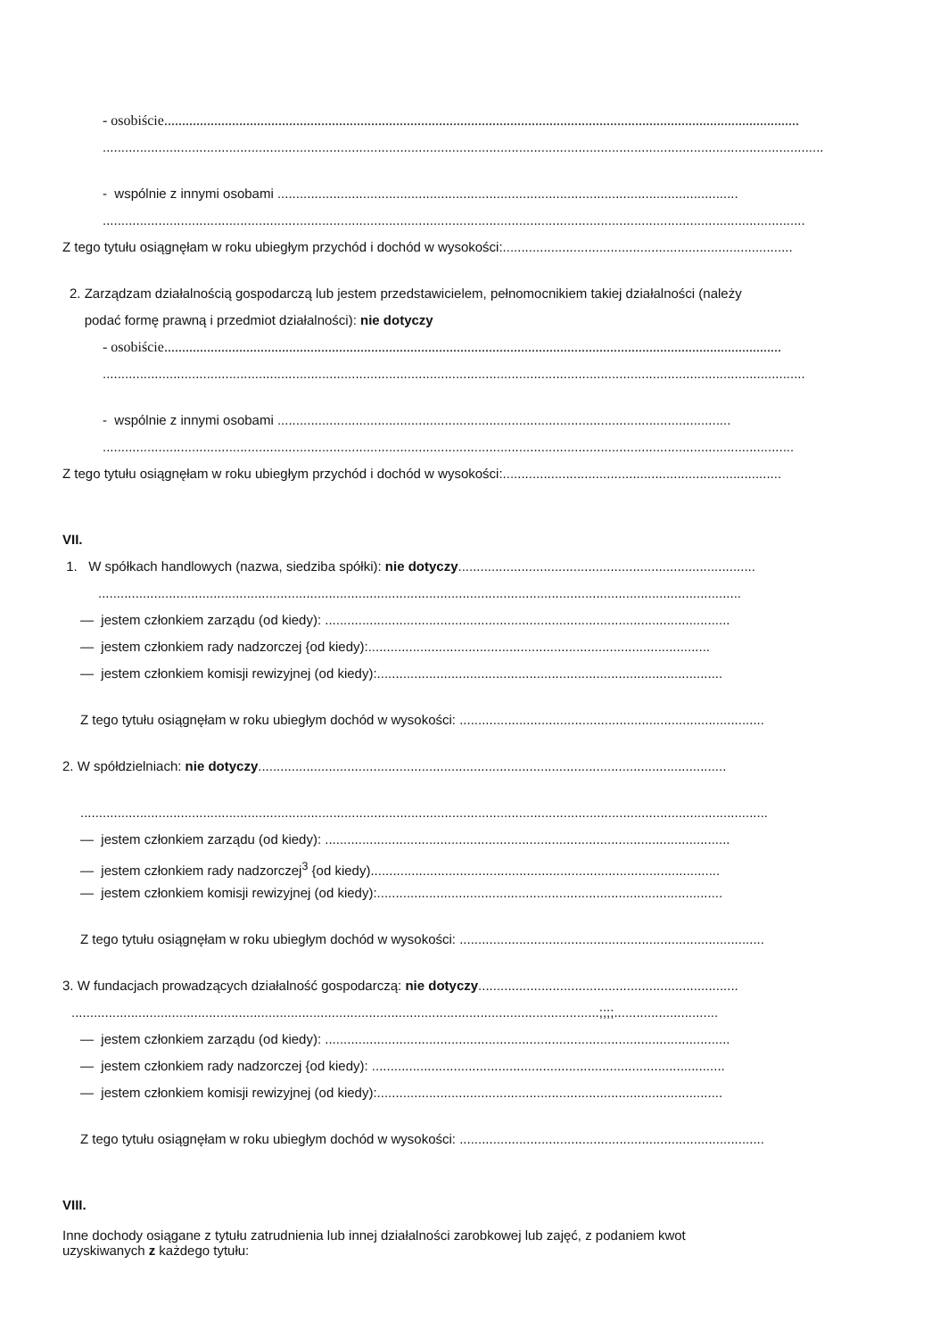- osobiście..................................................................................................................................................................................
..................................................................................................................................................................................................
- wspólnie z innymi osobami ............................................................................................................................
.............................................................................................................................................................................................
Z tego tytułu osiągnęłam w roku ubiegłym przychód i dochód w wysokości:..............................................................................
2. Zarządzam działalnością gospodarczą lub jestem przedstawicielem, pełnomocnikiem takiej działalności (należy
podać formę prawną i przedmiot działalności): nie dotyczy
- osobiście.............................................................................................................................................................................
.............................................................................................................................................................................................
- wspólnie z innymi osobami ..........................................................................................................................
..........................................................................................................................................................................................
Z tego tytułu osiągnęłam w roku ubiegłym przychód i dochód w wysokości:...........................................................................
VII.
1. W spółkach handlowych (nazwa, siedziba spółki): nie dotyczy................................................................................
.............................................................................................................................................................................
— jestem członkiem zarządu (od kiedy): .............................................................................................................
— jestem członkiem rady nadzorczej {od kiedy):............................................................................................
— jestem członkiem komisji rewizyjnej (od kiedy):.............................................................................................
Z tego tytułu osiągnęłam w roku ubiegłym dochód w wysokości: ..................................................................................
2. W spółdzielniach: nie dotyczy..............................................................................................................................
.........................................................................................................................................................................................
— jestem członkiem zarządu (od kiedy): .............................................................................................................
— jestem członkiem rady nadzorczej<sup>3</sup> {od kiedy)..............................................................................................
— jestem członkiem komisji rewizyjnej (od kiedy):.............................................................................................
Z tego tytułu osiągnęłam w roku ubiegłym dochód w wysokości: ..................................................................................
3. W fundacjach prowadzących działalność gospodarczą: nie dotyczy......................................................................
..............................................................................................................................................;;;;............................
— jestem członkiem zarządu (od kiedy): .............................................................................................................
— jestem członkiem rady nadzorczej {od kiedy): ...............................................................................................
— jestem członkiem komisji rewizyjnej (od kiedy):.............................................................................................
Z tego tytułu osiągnęłam w roku ubiegłym dochód w wysokości: ..................................................................................
VIII.
Inne dochody osiągane z tytułu zatrudnienia lub innej działalności zarobkowej lub zajęć, z podaniem kwot
uzyskiwanych z każdego tytułu: